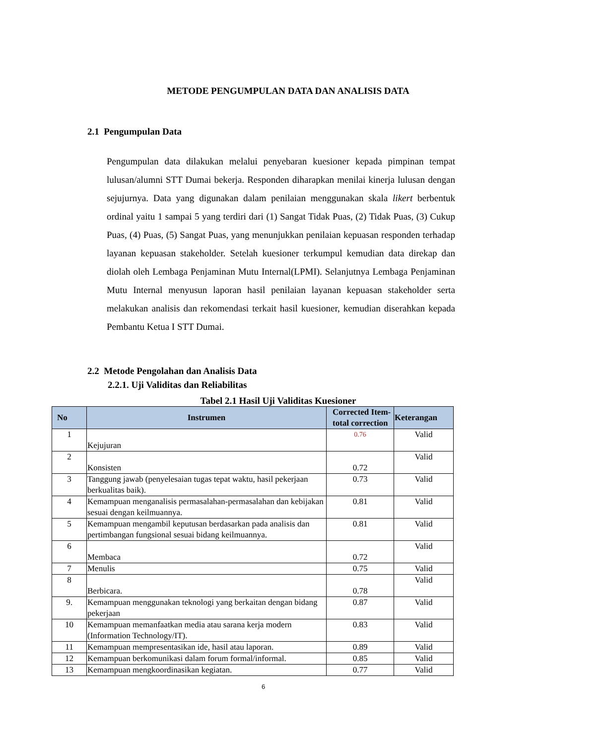METODE PENGUMPULAN DATA DAN ANALISIS DATA
2.1 Pengumpulan Data
Pengumpulan data dilakukan melalui penyebaran kuesioner kepada pimpinan tempat lulusan/alumni STT Dumai bekerja. Responden diharapkan menilai kinerja lulusan dengan sejujurnya. Data yang digunakan dalam penilaian menggunakan skala likert berbentuk ordinal yaitu 1 sampai 5 yang terdiri dari (1) Sangat Tidak Puas, (2) Tidak Puas, (3) Cukup Puas, (4) Puas, (5) Sangat Puas, yang menunjukkan penilaian kepuasan responden terhadap layanan kepuasan stakeholder. Setelah kuesioner terkumpul kemudian data direkap dan diolah oleh Lembaga Penjaminan Mutu Internal(LPMI). Selanjutnya Lembaga Penjaminan Mutu Internal menyusun laporan hasil penilaian layanan kepuasan stakeholder serta melakukan analisis dan rekomendasi terkait hasil kuesioner, kemudian diserahkan kepada Pembantu Ketua I STT Dumai.
2.2 Metode Pengolahan dan Analisis Data
2.2.1. Uji Validitas dan Reliabilitas
Tabel 2.1 Hasil Uji Validitas Kuesioner
| No | Instrumen | Corrected Item-total correction | Keterangan |
| --- | --- | --- | --- |
| 1 | Kejujuran | 0.76 | Valid |
| 2 | Konsisten | 0.72 | Valid |
| 3 | Tanggung jawab (penyelesaian tugas tepat waktu, hasil pekerjaan berkualitas baik). | 0.73 | Valid |
| 4 | Kemampuan menganalisis permasalahan-permasalahan dan kebijakan sesuai dengan keilmuannya. | 0.81 | Valid |
| 5 | Kemampuan mengambil keputusan berdasarkan pada analisis dan pertimbangan fungsional sesuai bidang keilmuannya. | 0.81 | Valid |
| 6 | Membaca | 0.72 | Valid |
| 7 | Menulis | 0.75 | Valid |
| 8 | Berbicara. | 0.78 | Valid |
| 9. | Kemampuan menggunakan teknologi yang berkaitan dengan bidang pekerjaan | 0.87 | Valid |
| 10 | Kemampuan memanfaatkan media atau sarana kerja modern (Information Technology/IT). | 0.83 | Valid |
| 11 | Kemampuan mempresentasikan ide, hasil atau laporan. | 0.89 | Valid |
| 12 | Kemampuan berkomunikasi dalam forum formal/informal. | 0.85 | Valid |
| 13 | Kemampuan mengkoordinasikan kegiatan. | 0.77 | Valid |
6